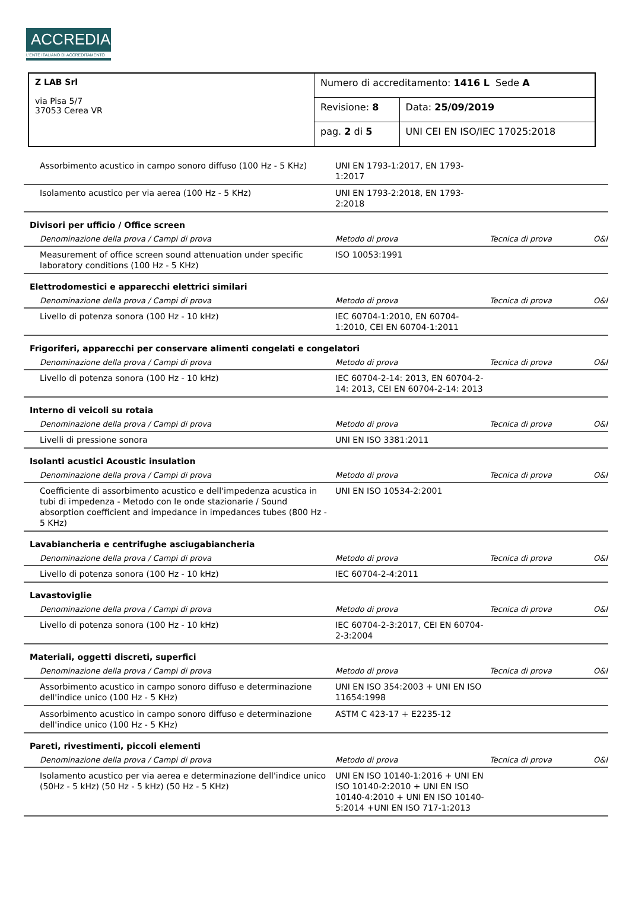ACCREDIA
L'ENTE ITALIANO DI ACCREDITAMENTO
| Z LAB Srl via Pisa 5/7 37053 Cerea VR | Numero di accreditamento: 1416 L Sede A | |
| | Revisione: 8 | Data: 25/09/2019 |
| | pag. 2 di 5 | UNI CEI EN ISO/IEC 17025:2018 |
| Assorbimento acustico in campo sonoro diffuso (100 Hz - 5 KHz) | UNI EN 1793-1:2017, EN 1793-1:2017 | | |
| Isolamento acustico per via aerea (100 Hz - 5 KHz) | UNI EN 1793-2:2018, EN 1793-2:2018 | | |
| Divisori per ufficio / Office screen | | | |
| Denominazione della prova / Campi di prova | Metodo di prova | Tecnica di prova | O&I |
| Measurement of office screen sound attenuation under specific laboratory conditions (100 Hz - 5 KHz) | ISO 10053:1991 | | |
| Elettrodomestici e apparecchi elettrici similari | | | |
| Denominazione della prova / Campi di prova | Metodo di prova | Tecnica di prova | O&I |
| Livello di potenza sonora (100 Hz - 10 kHz) | IEC 60704-1:2010, EN 60704-1:2010, CEI EN 60704-1:2011 | | |
| Frigoriferi, apparecchi per conservare alimenti congelati e congelatori | | | |
| Denominazione della prova / Campi di prova | Metodo di prova | Tecnica di prova | O&I |
| Livello di potenza sonora (100 Hz - 10 kHz) | IEC 60704-2-14: 2013, EN 60704-2-14: 2013, CEI EN 60704-2-14: 2013 | | |
| Interno di veicoli su rotaia | | | |
| Denominazione della prova / Campi di prova | Metodo di prova | Tecnica di prova | O&I |
| Livelli di pressione sonora | UNI EN ISO 3381:2011 | | |
| Isolanti acustici Acoustic insulation | | | |
| Denominazione della prova / Campi di prova | Metodo di prova | Tecnica di prova | O&I |
| Coefficiente di assorbimento acustico e dell'impedenza acustica in tubi di impedenza - Metodo con le onde stazionarie / Sound absorption coefficient and impedance in impedances tubes (800 Hz - 5 KHz) | UNI EN ISO 10534-2:2001 | | |
| Lavabiancheria e centrifughe asciugabiancheria | | | |
| Denominazione della prova / Campi di prova | Metodo di prova | Tecnica di prova | O&I |
| Livello di potenza sonora (100 Hz - 10 kHz) | IEC 60704-2-4:2011 | | |
| Lavastoviglie | | | |
| Denominazione della prova / Campi di prova | Metodo di prova | Tecnica di prova | O&I |
| Livello di potenza sonora (100 Hz - 10 kHz) | IEC 60704-2-3:2017, CEI EN 60704-2-3:2004 | | |
| Materiali, oggetti discreti, superfici | | | |
| Denominazione della prova / Campi di prova | Metodo di prova | Tecnica di prova | O&I |
| Assorbimento acustico in campo sonoro diffuso e determinazione dell'indice unico (100 Hz - 5 KHz) | UNI EN ISO 354:2003 + UNI EN ISO 11654:1998 | | |
| Assorbimento acustico in campo sonoro diffuso e determinazione dell'indice unico (100 Hz - 5 KHz) | ASTM C 423-17 + E2235-12 | | |
| Pareti, rivestimenti, piccoli elementi | | | |
| Denominazione della prova / Campi di prova | Metodo di prova | Tecnica di prova | O&I |
| Isolamento acustico per via aerea e determinazione dell'indice unico (50Hz - 5 kHz) (50 Hz - 5 kHz) (50 Hz - 5 KHz) | UNI EN ISO 10140-1:2016 + UNI EN ISO 10140-2:2010 + UNI EN ISO 10140-4:2010 + UNI EN ISO 10140-5:2014 +UNI EN ISO 717-1:2013 | | |